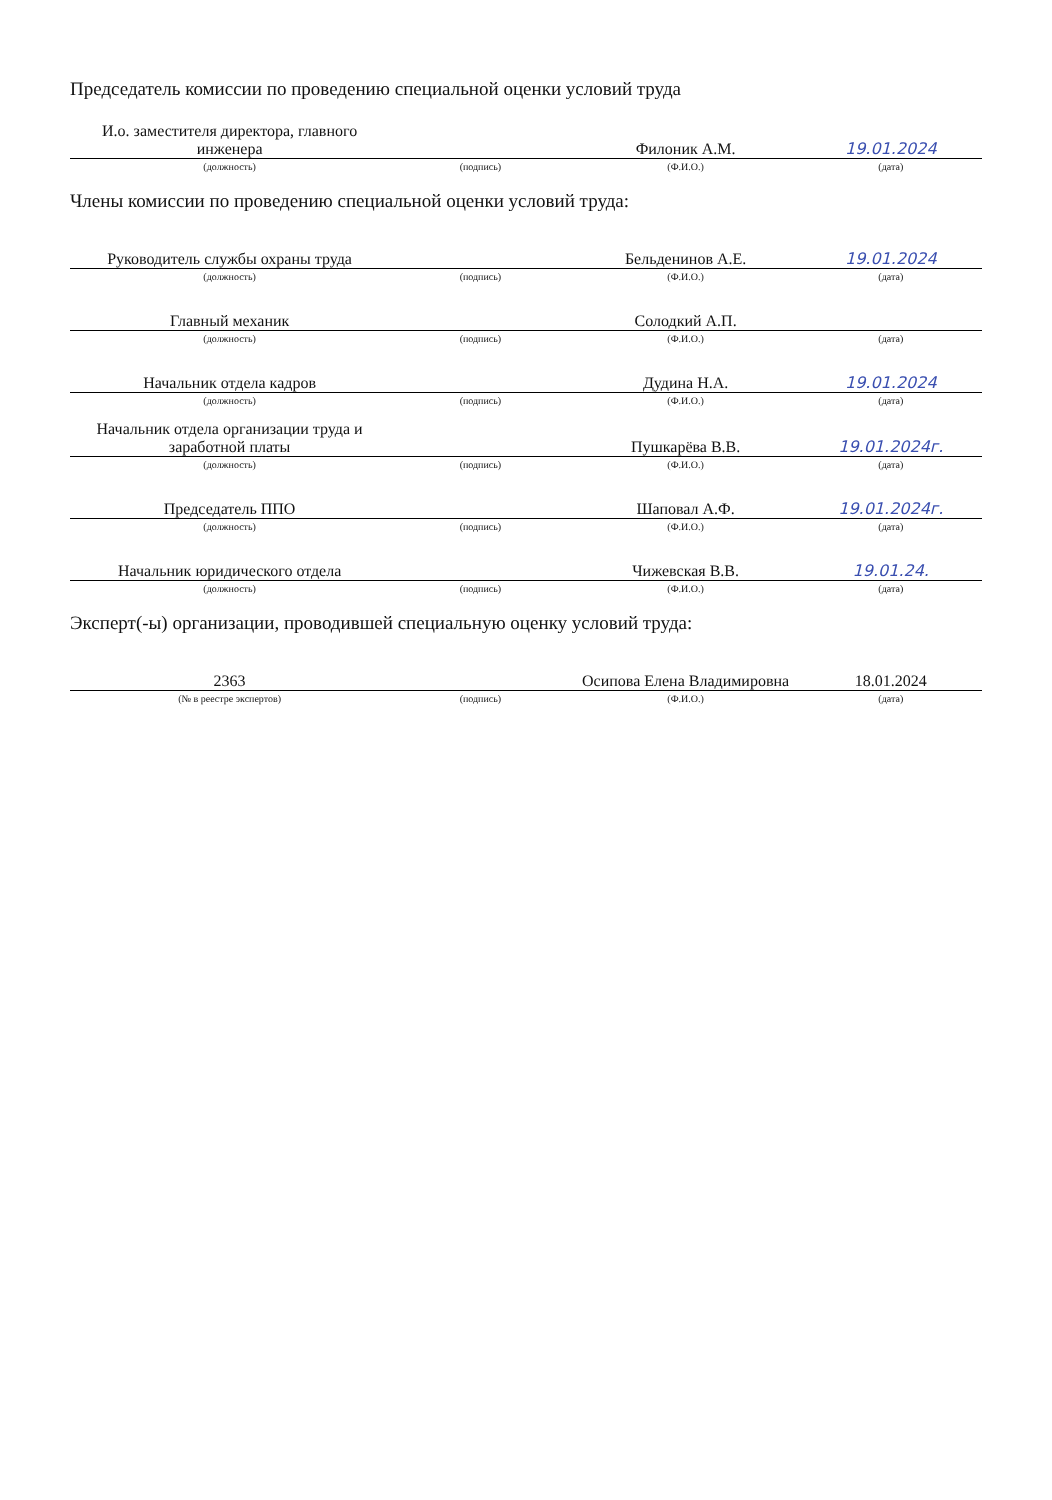Председатель комиссии по проведению специальной оценки условий труда
| И.о. заместителя директора, главного инженера | | Филоник А.М. | 19.01.2024 |
| (должность) | (подпись) | (Ф.И.О.) | (дата) |
Члены комиссии по проведению специальной оценки условий труда:
| Руководитель службы охраны труда | | Бельденинов А.Е. | 19.01.2024 |
| (должность) | (подпись) | (Ф.И.О.) | (дата) |
| Главный механик | | Солодкий А.П. | |
| (должность) | (подпись) | (Ф.И.О.) | (дата) |
| Начальник отдела кадров | | Дудина Н.А. | 19.01.2024 |
| (должность) | (подпись) | (Ф.И.О.) | (дата) |
| Начальник отдела организации труда и заработной платы | | Пушкарёва В.В. | 19.01.2024г. |
| (должность) | (подпись) | (Ф.И.О.) | (дата) |
| Председатель ППО | | Шаповал А.Ф. | 19.01.2024г. |
| (должность) | (подпись) | (Ф.И.О.) | (дата) |
| Начальник юридического отдела | | Чижевская В.В. | 19.01.24. |
| (должность) | (подпись) | (Ф.И.О.) | (дата) |
Эксперт(-ы) организации, проводившей специальную оценку условий труда:
| 2363 | | Осипова Елена Владимировна | 18.01.2024 |
| (№ в реестре экспертов) | (подпись) | (Ф.И.О.) | (дата) |